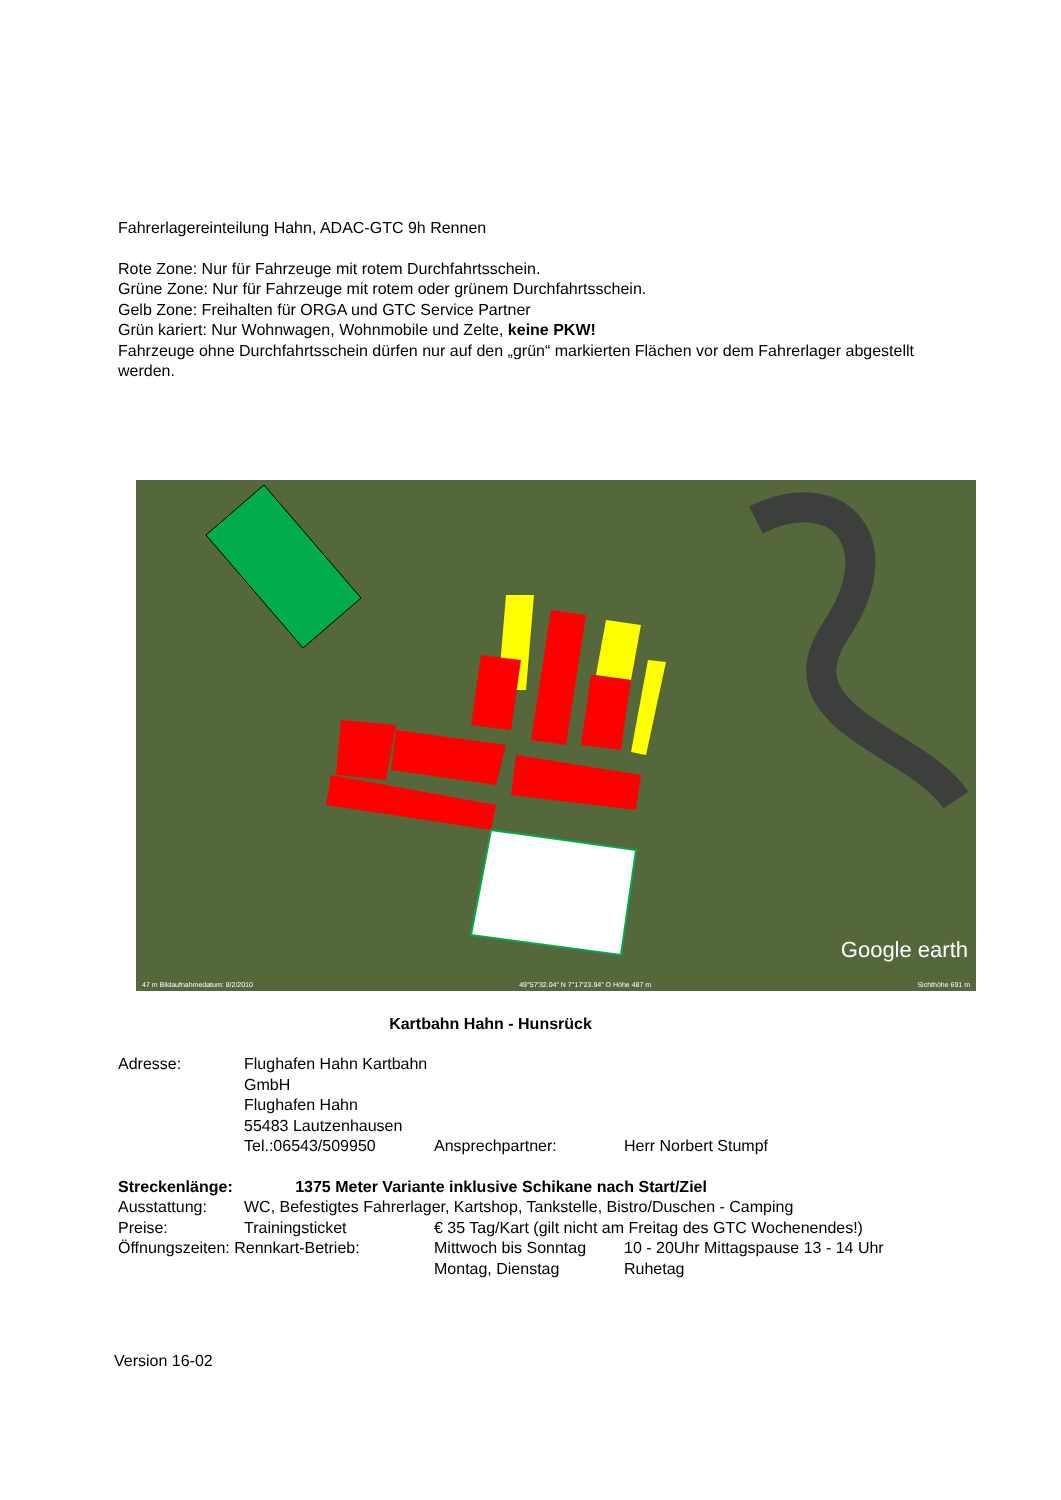Fahrerlagereinteilung Hahn, ADAC-GTC 9h Rennen
Rote Zone: Nur für Fahrzeuge mit rotem Durchfahrtsschein.
Grüne Zone: Nur für Fahrzeuge mit rotem oder grünem Durchfahrtsschein.
Gelb Zone: Freihalten für ORGA und GTC Service Partner
Grün kariert: Nur Wohnwagen, Wohnmobile und Zelte, keine PKW!
Fahrzeuge ohne Durchfahrtsschein dürfen nur auf den „grün“ markierten Flächen vor dem Fahrerlager abgestellt werden.
Google earth
47 m Bildaufnahmedatum: 8/2/2010 49°57'32.04" N 7°17'23.94" O Höhe 487 m Sichthöhe 691 m
Kartbahn Hahn - Hunsrück
| Adresse: | Flughafen Hahn Kartbahn GmbH | | |
| | Flughafen Hahn | | |
| | 55483 Lautzenhausen | | |
| | Tel.:06543/509950 | Ansprechpartner: | Herr Norbert Stumpf |
| Streckenlänge: 1375 Meter Variante inklusive Schikane nach Start/Ziel | | | |
| Ausstattung: | WC, Befestigtes Fahrerlager, Kartshop, Tankstelle, Bistro/Duschen - Camping | | |
| Preise: | Trainingsticket | € 35 Tag/Kart (gilt nicht am Freitag des GTC Wochenendes!) | |
| Öffnungszeiten: Rennkart-Betrieb: | | Mittwoch bis Sonntag | 10 - 20Uhr Mittagspause 13 - 14 Uhr |
| | | Montag, Dienstag | Ruhetag |
Version 16-02